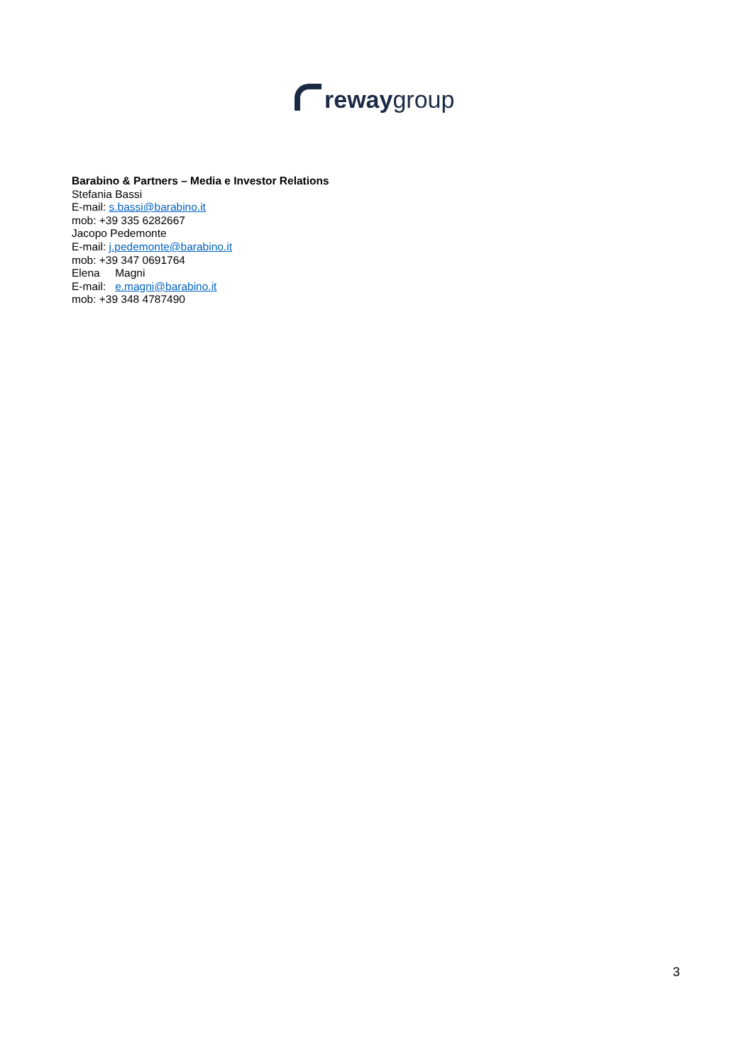reway group
Barabino & Partners – Media e Investor Relations
Stefania Bassi
E-mail: s.bassi@barabino.it
mob: +39 335 6282667
Jacopo Pedemonte
E-mail: j.pedemonte@barabino.it
mob: +39 347 0691764
Elena Magni
E-mail: e.magni@barabino.it
mob: +39 348 4787490
3